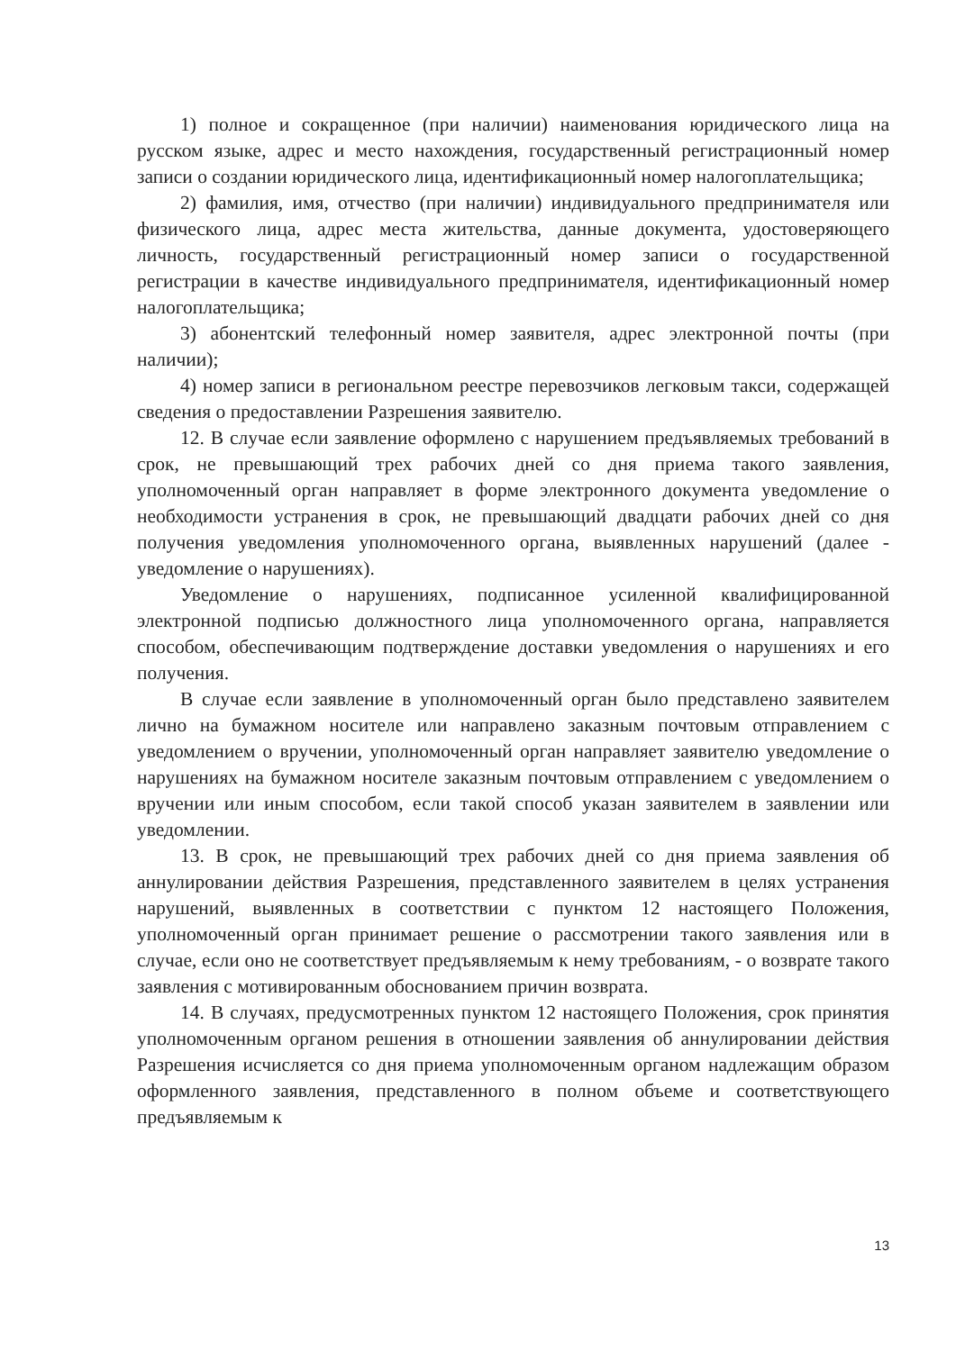1) полное и сокращенное (при наличии) наименования юридического лица на русском языке, адрес и место нахождения, государственный регистрационный номер записи о создании юридического лица, идентификационный номер налогоплательщика;
2) фамилия, имя, отчество (при наличии) индивидуального предпринимателя или физического лица, адрес места жительства, данные документа, удостоверяющего личность, государственный регистрационный номер записи о государственной регистрации в качестве индивидуального предпринимателя, идентификационный номер налогоплательщика;
3) абонентский телефонный номер заявителя, адрес электронной почты (при наличии);
4) номер записи в региональном реестре перевозчиков легковым такси, содержащей сведения о предоставлении Разрешения заявителю.
12. В случае если заявление оформлено с нарушением предъявляемых требований в срок, не превышающий трех рабочих дней со дня приема такого заявления, уполномоченный орган направляет в форме электронного документа уведомление о необходимости устранения в срок, не превышающий двадцати рабочих дней со дня получения уведомления уполномоченного органа, выявленных нарушений (далее - уведомление о нарушениях).
Уведомление о нарушениях, подписанное усиленной квалифицированной электронной подписью должностного лица уполномоченного органа, направляется способом, обеспечивающим подтверждение доставки уведомления о нарушениях и его получения.
В случае если заявление в уполномоченный орган было представлено заявителем лично на бумажном носителе или направлено заказным почтовым отправлением с уведомлением о вручении, уполномоченный орган направляет заявителю уведомление о нарушениях на бумажном носителе заказным почтовым отправлением с уведомлением о вручении или иным способом, если такой способ указан заявителем в заявлении или уведомлении.
13. В срок, не превышающий трех рабочих дней со дня приема заявления об аннулировании действия Разрешения, представленного заявителем в целях устранения нарушений, выявленных в соответствии с пунктом 12 настоящего Положения, уполномоченный орган принимает решение о рассмотрении такого заявления или в случае, если оно не соответствует предъявляемым к нему требованиям, - о возврате такого заявления с мотивированным обоснованием причин возврата.
14. В случаях, предусмотренных пунктом 12 настоящего Положения, срок принятия уполномоченным органом решения в отношении заявления об аннулировании действия Разрешения исчисляется со дня приема уполномоченным органом надлежащим образом оформленного заявления, представленного в полном объеме и соответствующего предъявляемым к
13